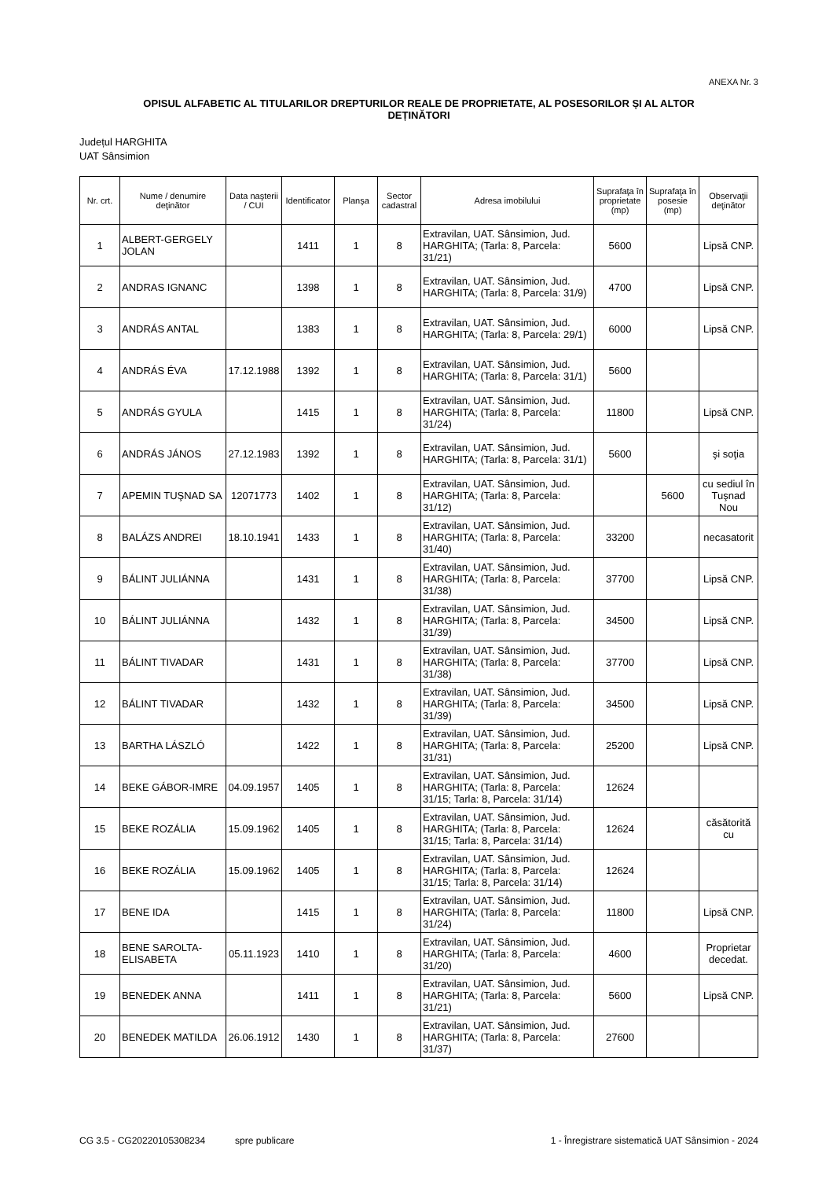ANEXA Nr. 3
OPISUL ALFABETIC AL TITULARILOR DREPTURILOR REALE DE PROPRIETATE, AL POSESORILOR ȘI AL ALTOR DEȚINĂTORI
Județul HARGHITA
UAT Sânsimion
| Nr. crt. | Nume / denumire deţinător | Data naşterii / CUI | Identificator | Planşa | Sector cadastral | Adresa imobilului | Suprafaţa în proprietate (mp) | Suprafaţa în posesie (mp) | Observaţii deţinător |
| --- | --- | --- | --- | --- | --- | --- | --- | --- | --- |
| 1 | ALBERT-GERGELY JOLAN | | 1411 | 1 | 8 | Extravilan, UAT. Sânsimion, Jud. HARGHITA; (Tarla: 8, Parcela: 31/21) | 5600 | | Lipsă CNP. |
| 2 | ANDRAS IGNANC | | 1398 | 1 | 8 | Extravilan, UAT. Sânsimion, Jud. HARGHITA; (Tarla: 8, Parcela: 31/9) | 4700 | | Lipsă CNP. |
| 3 | ANDRÁS ANTAL | | 1383 | 1 | 8 | Extravilan, UAT. Sânsimion, Jud. HARGHITA; (Tarla: 8, Parcela: 29/1) | 6000 | | Lipsă CNP. |
| 4 | ANDRÁS ÉVA | 17.12.1988 | 1392 | 1 | 8 | Extravilan, UAT. Sânsimion, Jud. HARGHITA; (Tarla: 8, Parcela: 31/1) | 5600 | | |
| 5 | ANDRÁS GYULA | | 1415 | 1 | 8 | Extravilan, UAT. Sânsimion, Jud. HARGHITA; (Tarla: 8, Parcela: 31/24) | 11800 | | Lipsă CNP. |
| 6 | ANDRÁS JÁNOS | 27.12.1983 | 1392 | 1 | 8 | Extravilan, UAT. Sânsimion, Jud. HARGHITA; (Tarla: 8, Parcela: 31/1) | 5600 | | şi soţia |
| 7 | APEMIN TUŞNAD SA | 12071773 | 1402 | 1 | 8 | Extravilan, UAT. Sânsimion, Jud. HARGHITA; (Tarla: 8, Parcela: 31/12) | | 5600 | cu sediul în Tuşnad Nou |
| 8 | BALÁZS ANDREI | 18.10.1941 | 1433 | 1 | 8 | Extravilan, UAT. Sânsimion, Jud. HARGHITA; (Tarla: 8, Parcela: 31/40) | 33200 | | necasatorit |
| 9 | BÁLINT JULIÁNNA | | 1431 | 1 | 8 | Extravilan, UAT. Sânsimion, Jud. HARGHITA; (Tarla: 8, Parcela: 31/38) | 37700 | | Lipsă CNP. |
| 10 | BÁLINT JULIÁNNA | | 1432 | 1 | 8 | Extravilan, UAT. Sânsimion, Jud. HARGHITA; (Tarla: 8, Parcela: 31/39) | 34500 | | Lipsă CNP. |
| 11 | BÁLINT TIVADAR | | 1431 | 1 | 8 | Extravilan, UAT. Sânsimion, Jud. HARGHITA; (Tarla: 8, Parcela: 31/38) | 37700 | | Lipsă CNP. |
| 12 | BÁLINT TIVADAR | | 1432 | 1 | 8 | Extravilan, UAT. Sânsimion, Jud. HARGHITA; (Tarla: 8, Parcela: 31/39) | 34500 | | Lipsă CNP. |
| 13 | BARTHA LÁSZLÓ | | 1422 | 1 | 8 | Extravilan, UAT. Sânsimion, Jud. HARGHITA; (Tarla: 8, Parcela: 31/31) | 25200 | | Lipsă CNP. |
| 14 | BEKE GÁBOR-IMRE | 04.09.1957 | 1405 | 1 | 8 | Extravilan, UAT. Sânsimion, Jud. HARGHITA; (Tarla: 8, Parcela: 31/15; Tarla: 8, Parcela: 31/14) | 12624 | | |
| 15 | BEKE ROZÁLIA | 15.09.1962 | 1405 | 1 | 8 | Extravilan, UAT. Sânsimion, Jud. HARGHITA; (Tarla: 8, Parcela: 31/15; Tarla: 8, Parcela: 31/14) | 12624 | | căsătorită cu |
| 16 | BEKE ROZÁLIA | 15.09.1962 | 1405 | 1 | 8 | Extravilan, UAT. Sânsimion, Jud. HARGHITA; (Tarla: 8, Parcela: 31/15; Tarla: 8, Parcela: 31/14) | 12624 | | |
| 17 | BENE IDA | | 1415 | 1 | 8 | Extravilan, UAT. Sânsimion, Jud. HARGHITA; (Tarla: 8, Parcela: 31/24) | 11800 | | Lipsă CNP. |
| 18 | BENE SAROLTA-ELISABETA | 05.11.1923 | 1410 | 1 | 8 | Extravilan, UAT. Sânsimion, Jud. HARGHITA; (Tarla: 8, Parcela: 31/20) | 4600 | | Proprietar decedat. |
| 19 | BENEDEK ANNA | | 1411 | 1 | 8 | Extravilan, UAT. Sânsimion, Jud. HARGHITA; (Tarla: 8, Parcela: 31/21) | 5600 | | Lipsă CNP. |
| 20 | BENEDEK MATILDA | 26.06.1912 | 1430 | 1 | 8 | Extravilan, UAT. Sânsimion, Jud. HARGHITA; (Tarla: 8, Parcela: 31/37) | 27600 | | |
CG 3.5 - CG20220105308234 spre publicare 1 - Înregistrare sistematică UAT Sânsimion - 2024